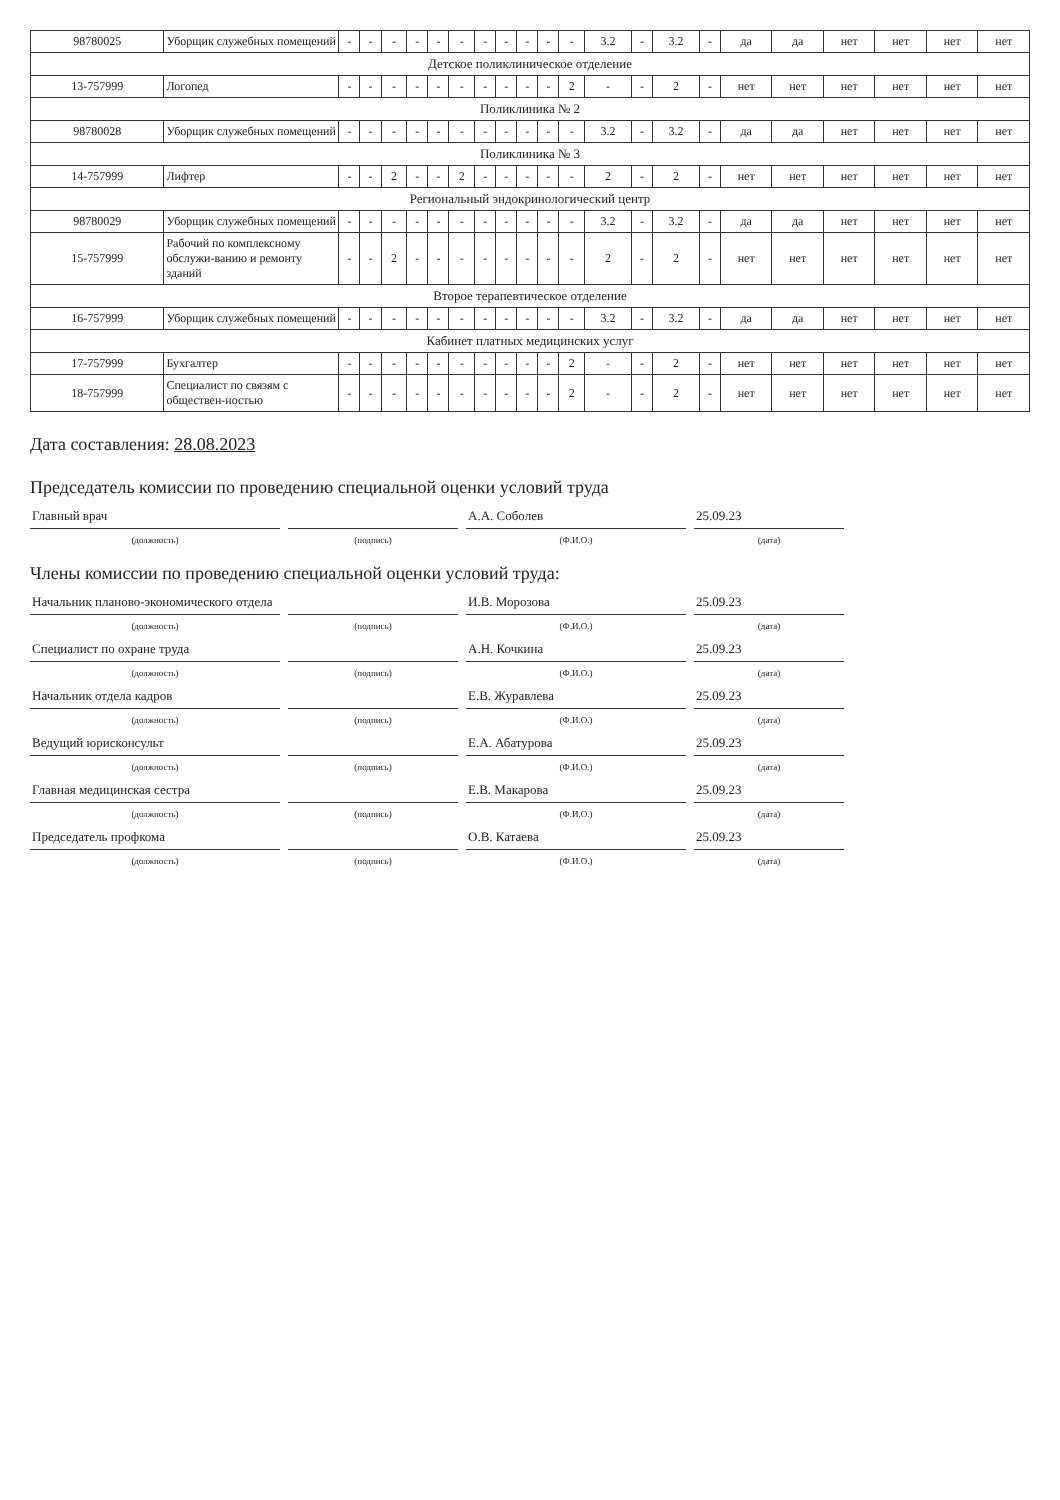| 98780025 | Уборщик служебных помещений | - | - | - | - | - | - | - | - | - | - | - | 3.2 | - | 3.2 | - | да | да | нет | нет | нет | нет |
| Детское поликлиническое отделение | | | | | | | | | | | | | | | | | | | | | | |
| 13-757999 | Логопед | - | - | - | - | - | - | - | - | - | - | 2 | - | - | 2 | - | нет | нет | нет | нет | нет | нет |
| Поликлиника № 2 | | | | | | | | | | | | | | | | | | | | | | |
| 98780028 | Уборщик служебных помещений | - | - | - | - | - | - | - | - | - | - | - | 3.2 | - | 3.2 | - | да | да | нет | нет | нет | нет |
| Поликлиника № 3 | | | | | | | | | | | | | | | | | | | | | | |
| 14-757999 | Лифтер | - | - | 2 | - | - | 2 | - | - | - | - | - | 2 | - | 2 | - | нет | нет | нет | нет | нет | нет |
| Региональный эндокринологический центр | | | | | | | | | | | | | | | | | | | | | | |
| 98780029 | Уборщик служебных помещений | - | - | - | - | - | - | - | - | - | - | - | 3.2 | - | 3.2 | - | да | да | нет | нет | нет | нет |
| 15-757999 | Рабочий по комплексному обслужи-ванию и ремонту зданий | - | - | 2 | - | - | - | - | - | - | - | - | 2 | - | 2 | - | нет | нет | нет | нет | нет | нет |
| Второе терапевтическое отделение | | | | | | | | | | | | | | | | | | | | | | |
| 16-757999 | Уборщик служебных помещений | - | - | - | - | - | - | - | - | - | - | - | 3.2 | - | 3.2 | - | да | да | нет | нет | нет | нет |
| Кабинет платных медицинских услуг | | | | | | | | | | | | | | | | | | | | | | |
| 17-757999 | Бухгалтер | - | - | - | - | - | - | - | - | - | - | 2 | - | - | 2 | - | нет | нет | нет | нет | нет | нет |
| 18-757999 | Специалист по связям с обществен-ностью | - | - | - | - | - | - | - | - | - | - | 2 | - | - | 2 | - | нет | нет | нет | нет | нет | нет |
Дата составления: 28.08.2023
Председатель комиссии по проведению специальной оценки условий труда
Главный врач
А.А. Соболев
25.09.23
(должность) (подпись) (Ф.И.О.) (дата)
Члены комиссии по проведению специальной оценки условий труда:
Начальник планово-экономического отдела
И.В. Морозова
25.09.23
(должность) (подпись) (Ф.И.О.) (дата)
Специалист по охране труда
А.Н. Кочкина
25.09.23
(должность) (подпись) (Ф.И.О.) (дата)
Начальник отдела кадров
Е.В. Журавлева
25.09.23
(должность) (подпись) (Ф.И.О.) (дата)
Ведущий юрисконсульт
Е.А. Абатурова
25.09.23
(должность) (подпись) (Ф.И.О.) (дата)
Главная медицинская сестра
Е.В. Макарова
25.09.23
(должность) (подпись) (Ф.И.О.) (дата)
Председатель профкома
О.В. Катаева
25.09.23
(должность) (подпись) (Ф.И.О.) (дата)